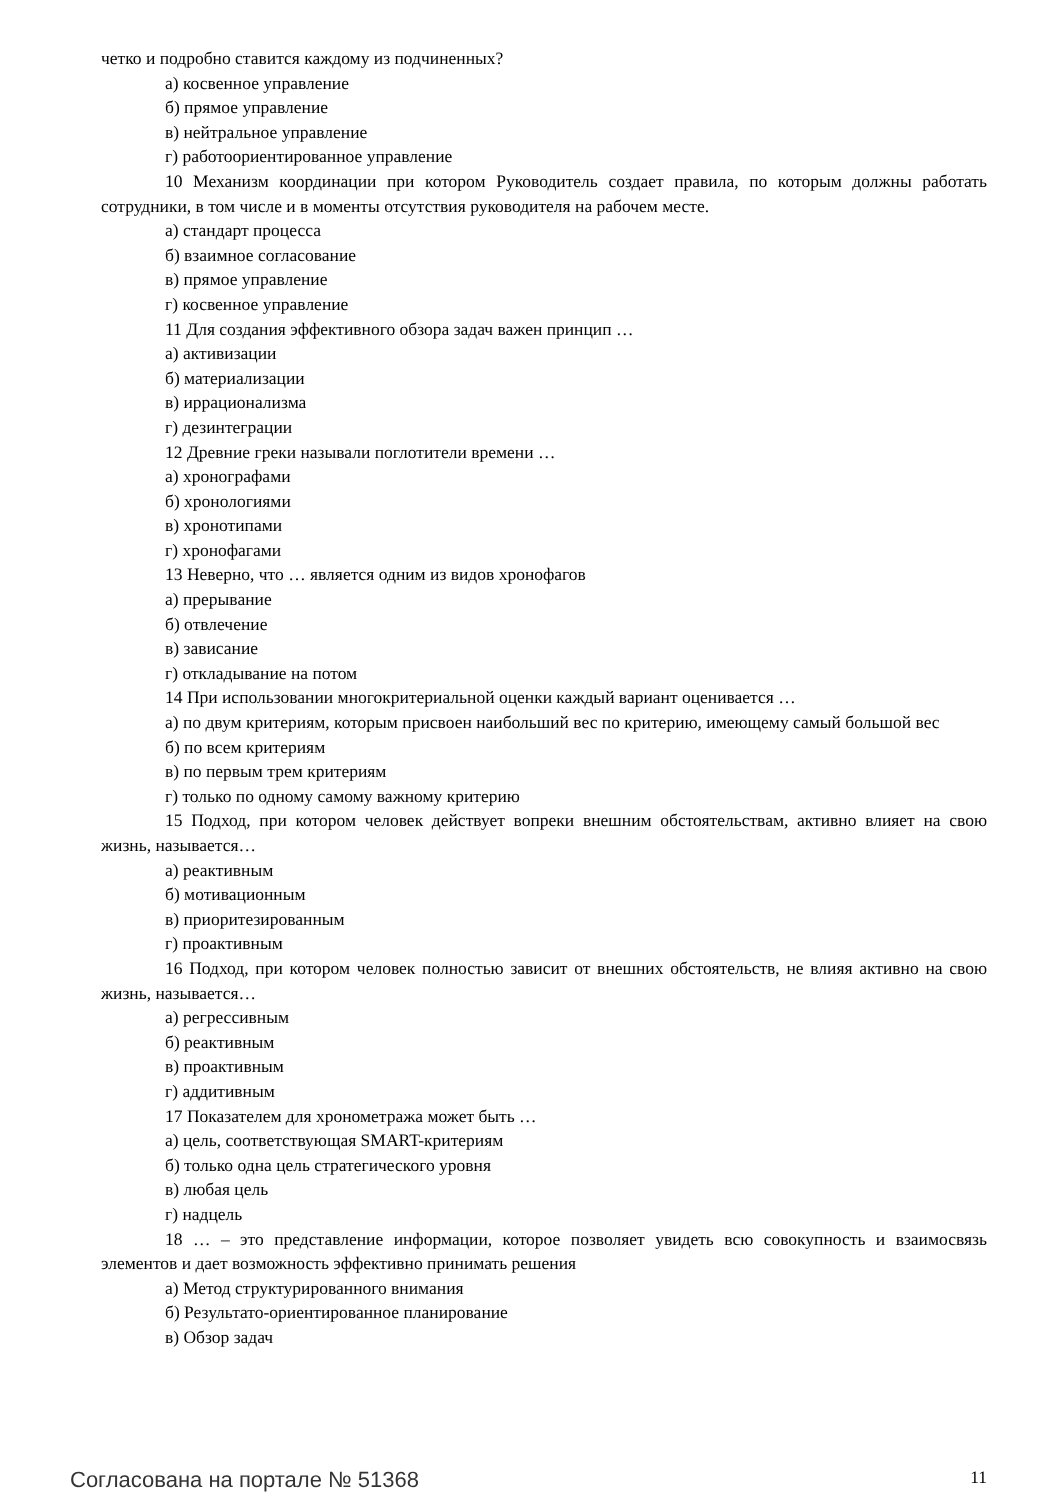четко и подробно ставится каждому из подчиненных?
а) косвенное управление
б) прямое управление
в) нейтральное управление
г) работоориентированное управление
10 Механизм координации при котором Руководитель создает правила, по которым должны работать сотрудники, в том числе и в моменты отсутствия руководителя на рабочем месте.
а) стандарт процесса
б) взаимное согласование
в) прямое управление
г) косвенное управление
11 Для создания эффективного обзора задач важен принцип …
а) активизации
б) материализации
в) иррационализма
г) дезинтеграции
12 Древние греки называли поглотители времени …
а) хронографами
б) хронологиями
в) хронотипами
г) хронофагами
13 Неверно, что … является одним из видов хронофагов
а) прерывание
б) отвлечение
в) зависание
г) откладывание на потом
14 При использовании многокритериальной оценки каждый вариант оценивается …
а) по двум критериям, которым присвоен наибольший вес по критерию, имеющему самый большой вес
б) по всем критериям
в) по первым трем критериям
г) только по одному самому важному критерию
15 Подход, при котором человек действует вопреки внешним обстоятельствам, активно влияет на свою жизнь, называется…
а) реактивным
б) мотивационным
в) приоритезированным
г) проактивным
16 Подход, при котором человек полностью зависит от внешних обстоятельств, не влияя активно на свою жизнь, называется…
а) регрессивным
б) реактивным
в) проактивным
г) аддитивным
17 Показателем для хронометража может быть …
а) цель, соответствующая SMART-критериям
б) только одна цель стратегического уровня
в) любая цель
г) надцель
18 … – это представление информации, которое позволяет увидеть всю совокупность и взаимосвязь элементов и дает возможность эффективно принимать решения
а) Метод структурированного внимания
б) Результато-ориентированное планирование
в) Обзор задач
Согласована на портале № 51368 11